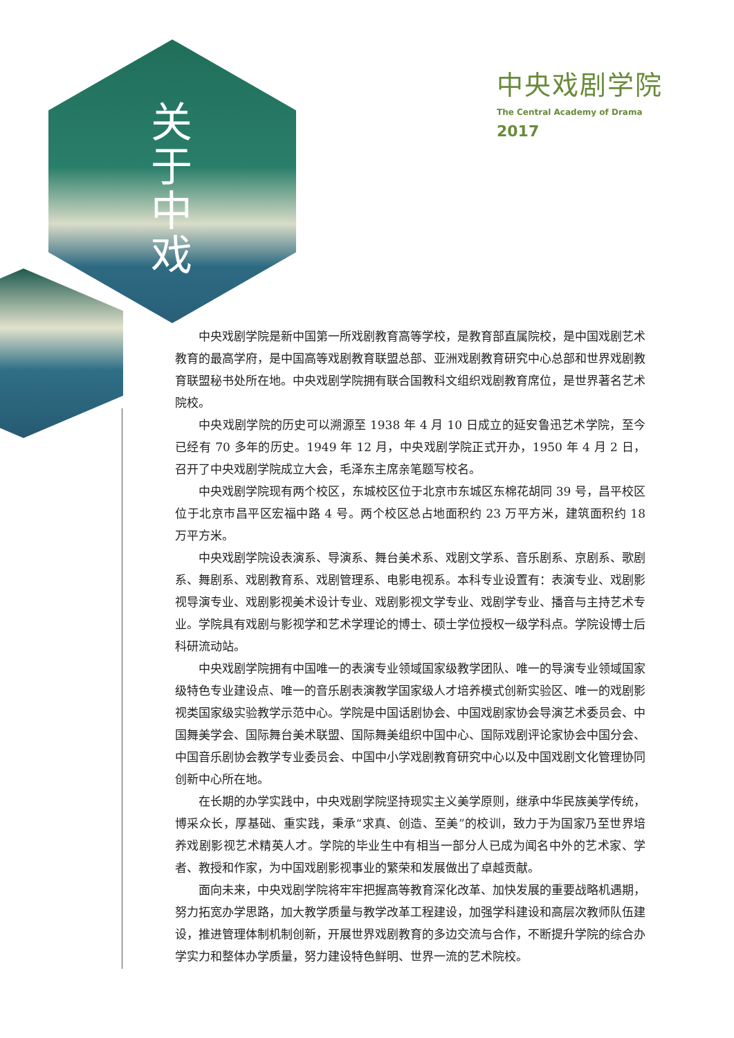关于中戏
中央戏剧学院
The Central Academy of Drama
2017
中央戏剧学院是新中国第一所戏剧教育高等学校，是教育部直属院校，是中国戏剧艺术教育的最高学府，是中国高等戏剧教育联盟总部、亚洲戏剧教育研究中心总部和世界戏剧教育联盟秘书处所在地。中央戏剧学院拥有联合国教科文组织戏剧教育席位，是世界著名艺术院校。
中央戏剧学院的历史可以溯源至 1938 年 4 月 10 日成立的延安鲁迅艺术学院，至今已经有 70 多年的历史。1949 年 12 月，中央戏剧学院正式开办，1950 年 4 月 2 日，召开了中央戏剧学院成立大会，毛泽东主席亲笔题写校名。
中央戏剧学院现有两个校区，东城校区位于北京市东城区东棉花胡同 39 号，昌平校区位于北京市昌平区宏福中路 4 号。两个校区总占地面积约 23 万平方米，建筑面积约 18 万平方米。
中央戏剧学院设表演系、导演系、舞台美术系、戏剧文学系、音乐剧系、京剧系、歌剧系、舞剧系、戏剧教育系、戏剧管理系、电影电视系。本科专业设置有：表演专业、戏剧影视导演专业、戏剧影视美术设计专业、戏剧影视文学专业、戏剧学专业、播音与主持艺术专业。学院具有戏剧与影视学和艺术学理论的博士、硕士学位授权一级学科点。学院设博士后科研流动站。
中央戏剧学院拥有中国唯一的表演专业领域国家级教学团队、唯一的导演专业领域国家级特色专业建设点、唯一的音乐剧表演教学国家级人才培养模式创新实验区、唯一的戏剧影视类国家级实验教学示范中心。学院是中国话剧协会、中国戏剧家协会导演艺术委员会、中国舞美学会、国际舞台美术联盟、国际舞美组织中国中心、国际戏剧评论家协会中国分会、中国音乐剧协会教学专业委员会、中国中小学戏剧教育研究中心以及中国戏剧文化管理协同创新中心所在地。
在长期的办学实践中，中央戏剧学院坚持现实主义美学原则，继承中华民族美学传统，博采众长，厚基础、重实践，秉承“求真、创造、至美”的校训，致力于为国家乃至世界培养戏剧影视艺术精英人才。学院的毕业生中有相当一部分人已成为闻名中外的艺术家、学者、教授和作家，为中国戏剧影视事业的繁荣和发展做出了卓越贡献。
面向未来，中央戏剧学院将牢牢把握高等教育深化改革、加快发展的重要战略机遇期，努力拓宽办学思路，加大教学质量与教学改革工程建设，加强学科建设和高层次教师队伍建设，推进管理体制机制创新，开展世界戏剧教育的多边交流与合作，不断提升学院的综合办学实力和整体办学质量，努力建设特色鲜明、世界一流的艺术院校。